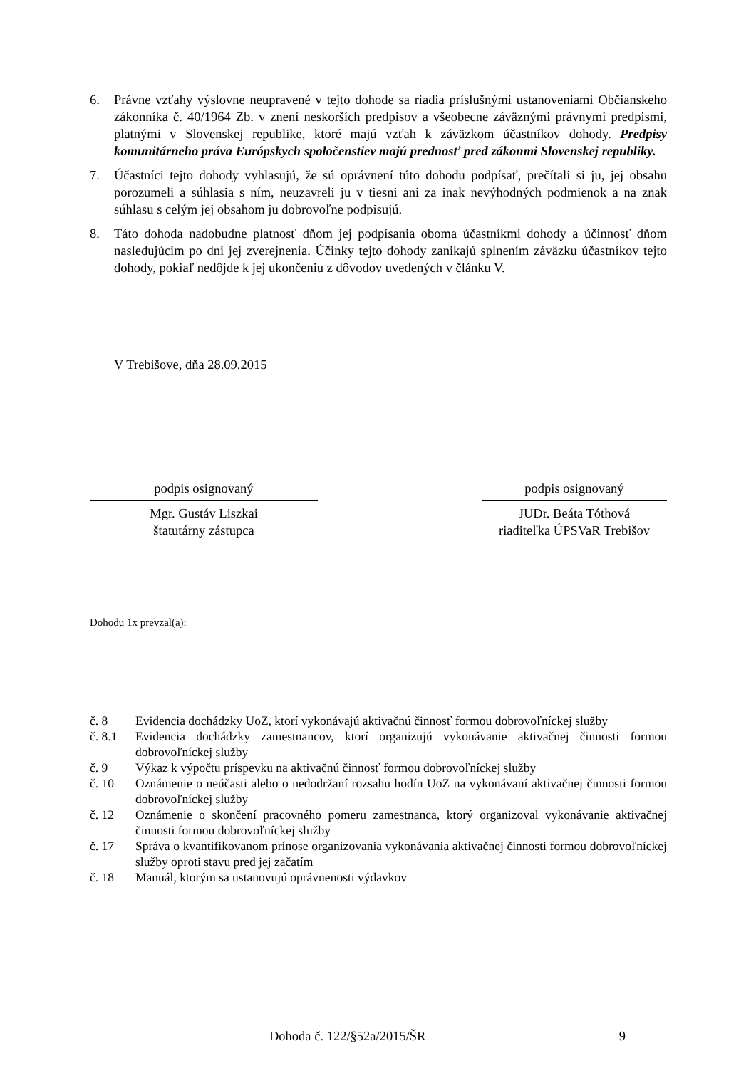6. Právne vzťahy výslovne neupravené v tejto dohode sa riadia príslušnými ustanoveniami Občianskeho zákonníka č. 40/1964 Zb. v znení neskorších predpisov a všeobecne záväznými právnymi predpismi, platnými v Slovenskej republike, ktoré majú vzťah k záväzkom účastníkov dohody. Predpisy komunitárneho práva Európskych spoločenstiev majú prednosť pred zákonmi Slovenskej republiky.
7. Účastníci tejto dohody vyhlasujú, že sú oprávnení túto dohodu podpísať, prečítali si ju, jej obsahu porozumeli a súhlasia s ním, neuzavreli ju v tiesni ani za inak nevýhodných podmienok a na znak súhlasu s celým jej obsahom ju dobrovoľne podpisujú.
8. Táto dohoda nadobudne platnosť dňom jej podpísania oboma účastníkmi dohody a účinnosť dňom nasledujúcim po dni jej zverejnenia. Účinky tejto dohody zanikajú splnením záväzku účastníkov tejto dohody, pokiaľ nedôjde k jej ukončeniu z dôvodov uvedených v článku V.
V Trebišove, dňa 28.09.2015
podpis osignovaný
Mgr. Gustáv Liszkai
štatutárny zástupca
podpis osignovaný
JUDr. Beáta Tóthová
riaditeľka ÚPSVaR Trebišov
Dohodu 1x prevzal(a):
č. 8 Evidencia dochádzky UoZ, ktorí vykonávajú aktivačnú činnosť formou dobrovoľníckej služby
č. 8.1 Evidencia dochádzky zamestnancov, ktorí organizujú vykonávanie aktivačnej činnosti formou dobrovoľníckej služby
č. 9 Výkaz k výpočtu príspevku na aktivačnú činnosť formou dobrovoľníckej služby
č. 10 Oznámenie o neúčasti alebo o nedodržaní rozsahu hodín UoZ na vykonávaní aktivačnej činnosti formou dobrovoľníckej služby
č. 12 Oznámenie o skončení pracovného pomeru zamestnanca, ktorý organizoval vykonávanie aktivačnej činnosti formou dobrovoľníckej služby
č. 17 Správa o kvantifikovanom prínose organizovania vykonávania aktivačnej činnosti formou dobrovoľníckej služby oproti stavu pred jej začatím
č. 18 Manuál, ktorým sa ustanovujú oprávnenosti výdavkov
Dohoda č. 122/§52a/2015/ŠR 9